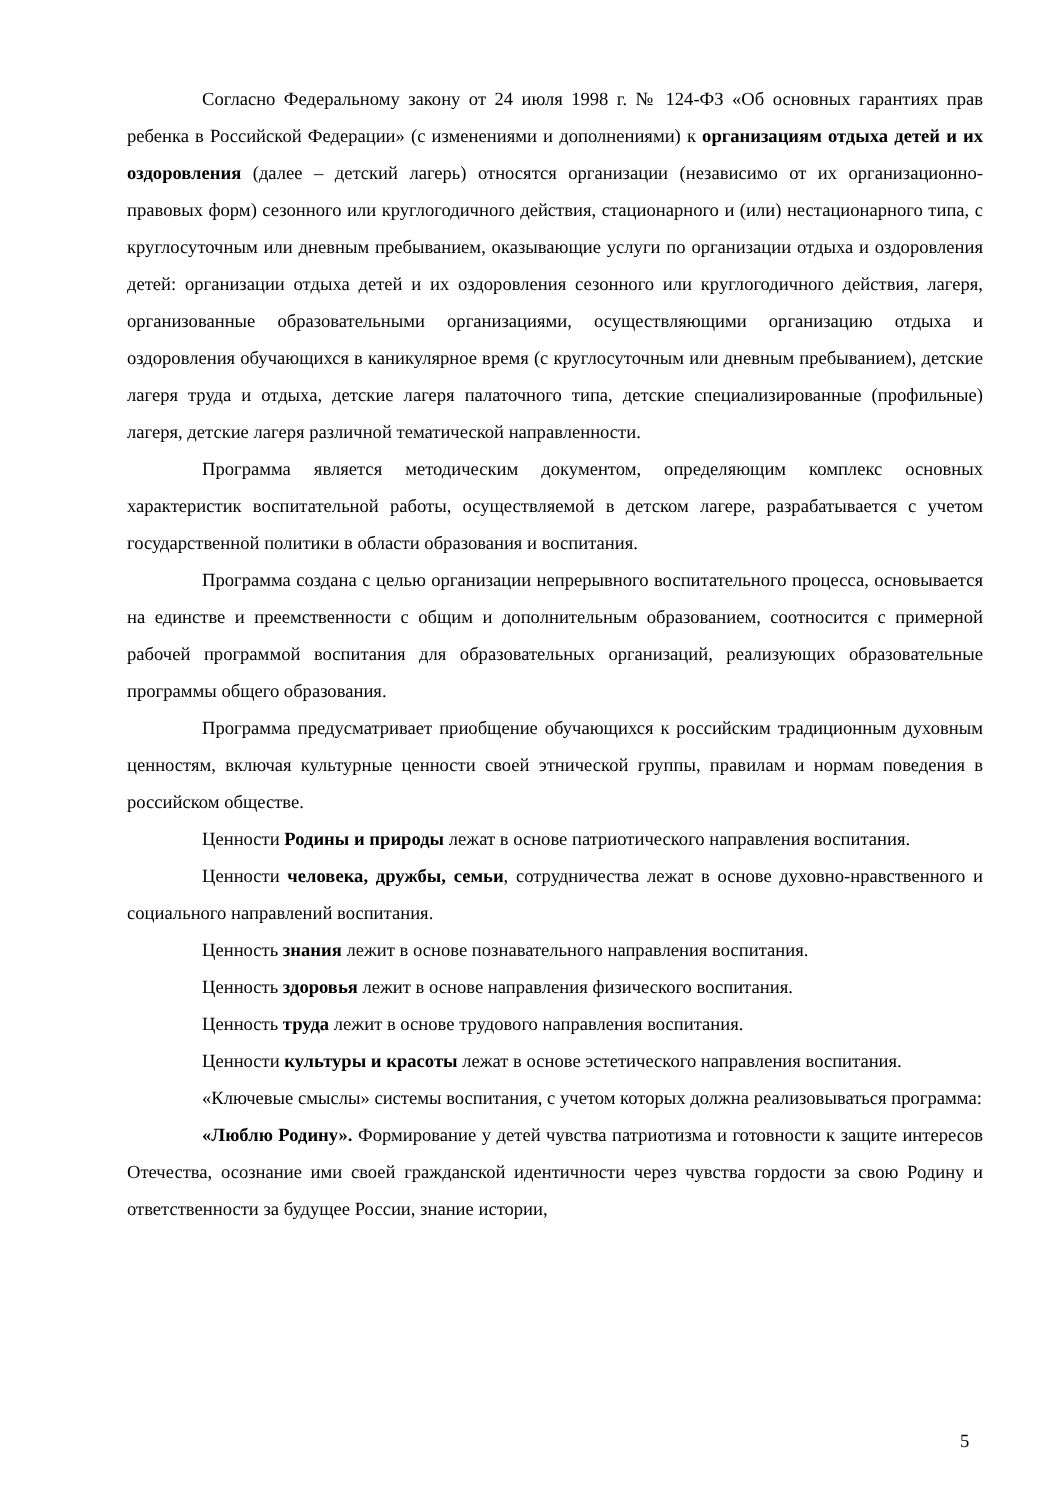Согласно Федеральному закону от 24 июля 1998 г. № 124-ФЗ «Об основных гарантиях прав ребенка в Российской Федерации» (с изменениями и дополнениями) к организациям отдыха детей и их оздоровления (далее – детский лагерь) относятся организации (независимо от их организационно-правовых форм) сезонного или круглогодичного действия, стационарного и (или) нестационарного типа, с круглосуточным или дневным пребыванием, оказывающие услуги по организации отдыха и оздоровления детей: организации отдыха детей и их оздоровления сезонного или круглогодичного действия, лагеря, организованные образовательными организациями, осуществляющими организацию отдыха и оздоровления обучающихся в каникулярное время (с круглосуточным или дневным пребыванием), детские лагеря труда и отдыха, детские лагеря палаточного типа, детские специализированные (профильные) лагеря, детские лагеря различной тематической направленности.
Программа является методическим документом, определяющим комплекс основных характеристик воспитательной работы, осуществляемой в детском лагере, разрабатывается с учетом государственной политики в области образования и воспитания.
Программа создана с целью организации непрерывного воспитательного процесса, основывается на единстве и преемственности с общим и дополнительным образованием, соотносится с примерной рабочей программой воспитания для образовательных организаций, реализующих образовательные программы общего образования.
Программа предусматривает приобщение обучающихся к российским традиционным духовным ценностям, включая культурные ценности своей этнической группы, правилам и нормам поведения в российском обществе.
Ценности Родины и природы лежат в основе патриотического направления воспитания.
Ценности человека, дружбы, семьи, сотрудничества лежат в основе духовно-нравственного и социального направлений воспитания.
Ценность знания лежит в основе познавательного направления воспитания.
Ценность здоровья лежит в основе направления физического воспитания.
Ценность труда лежит в основе трудового направления воспитания.
Ценности культуры и красоты лежат в основе эстетического направления воспитания.
«Ключевые смыслы» системы воспитания, с учетом которых должна реализовываться программа:
«Люблю Родину». Формирование у детей чувства патриотизма и готовности к защите интересов Отечества, осознание ими своей гражданской идентичности через чувства гордости за свою Родину и ответственности за будущее России, знание истории,
5